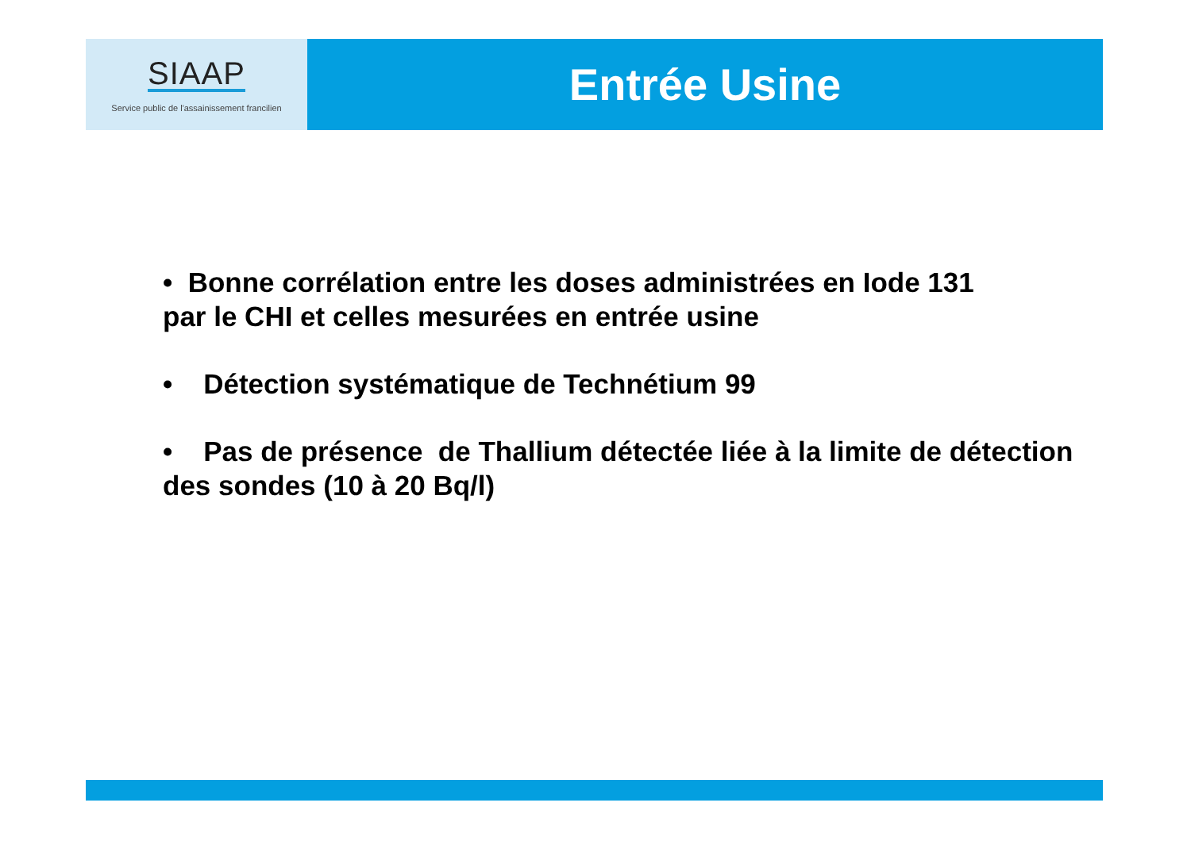SIAAP
Service public de l'assainissement francilien
Entrée Usine
• Bonne corrélation entre les doses administrées en Iode 131
par le CHI et celles mesurées en entrée usine
• Détection systématique de Technétium 99
• Pas de présence de Thallium détectée liée à la limite de détection des sondes (10 à 20 Bq/l)